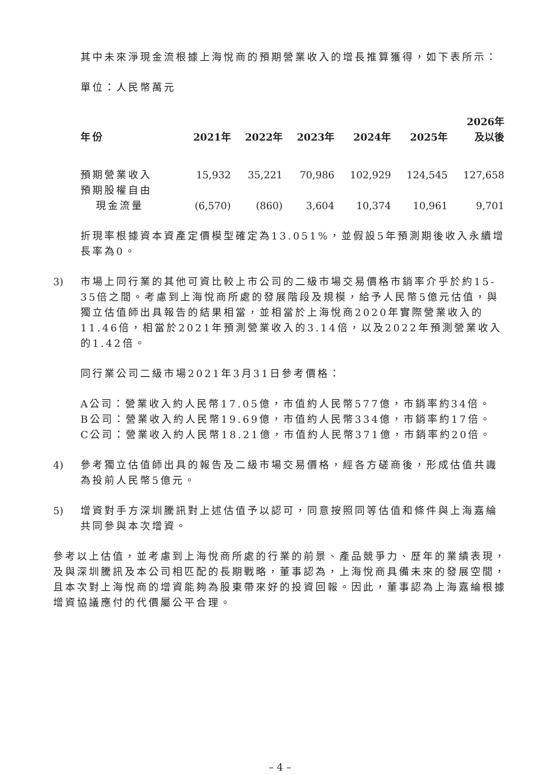其中未來淨現金流根據上海悅商的預期營業收入的增長推算獲得，如下表所示：
單位：人民幣萬元
| 年份 | 2021年 | 2022年 | 2023年 | 2024年 | 2025年 | 2026年 及以後 |
| --- | --- | --- | --- | --- | --- | --- |
| 預期營業收入 | 15,932 | 35,221 | 70,986 | 102,929 | 124,545 | 127,658 |
| 預期股權自由 現金流量 | (6,570) | (860) | 3,604 | 10,374 | 10,961 | 9,701 |
折現率根據資本資產定價模型確定為13.051%，並假設5年預測期後收入永續增長率為0。
3) 市場上同行業的其他可資比較上市公司的二級市場交易價格市銷率介乎於約15-35倍之間。考慮到上海悅商所處的發展階段及規模，給予人民幣5億元估值，與獨立估值師出具報告的結果相當，並相當於上海悅商2020年實際營業收入的11.46倍，相當於2021年預測營業收入的3.14倍，以及2022年預測營業收入的1.42倍。
同行業公司二級市場2021年3月31日參考價格：
A公司：營業收入約人民幣17.05億，市值約人民幣577億，市銷率約34倍。
B公司：營業收入約人民幣19.69億，市值約人民幣334億，市銷率約17倍。
C公司：營業收入約人民幣18.21億，市值約人民幣371億，市銷率約20倍。
4) 參考獨立估值師出具的報告及二級市場交易價格，經各方磋商後，形成估值共識為投前人民幣5億元。
5) 增資對手方深圳騰訊對上述估值予以認可，同意按照同等估值和條件與上海嘉綸共同參與本次增資。
參考以上估值，並考慮到上海悅商所處的行業的前景、產品競爭力、歷年的業績表現，及與深圳騰訊及本公司相匹配的長期戰略，董事認為，上海悅商具備未來的發展空間，且本次對上海悅商的增資能夠為股東帶來好的投資回報。因此，董事認為上海嘉綸根據增資協議應付的代價屬公平合理。
– 4 –